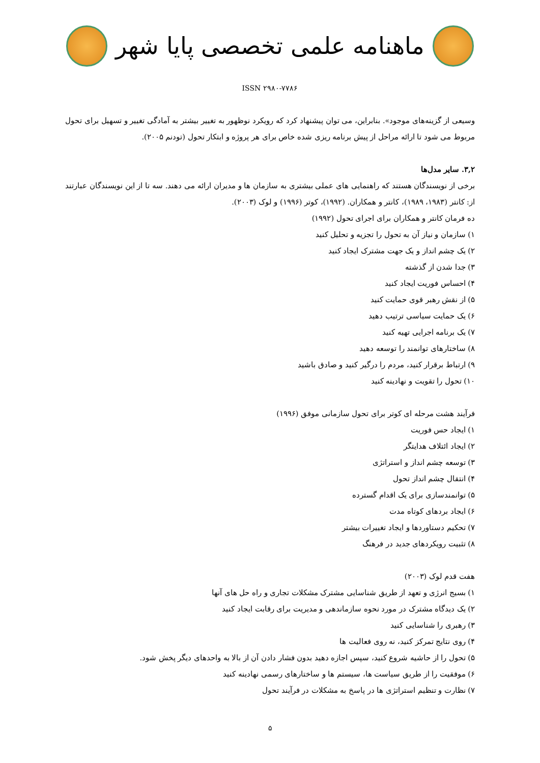ماهنامه علمی تخصصی پایا شهر
ISSN ۲۹۸۰-۷۷۸۶
وسیعی از گزینه‌های موجود». بنابراین، می توان پیشنهاد کرد که رویکرد نوظهور به تغییر بیشتر به آمادگی تغییر و تسهیل برای تحول مربوط می شود تا ارائه مراحل از پیش برنامه ریزی شده خاص برای هر پروژه و ابتکار تحول (تودنم ۲۰۰۵).
۳,۲. سایر مدل‌ها
برخی از نویسندگان هستند که راهنمایی های عملی بیشتری به سازمان ها و مدیران ارائه می دهند. سه تا از این نویسندگان عبارتند از: کانتر (۱۹۸۳، ۱۹۸۹)، کانتر و همکاران. (۱۹۹۲)، کوتر (۱۹۹۶) و لوک (۲۰۰۳).
ده فرمان کانتر و همکاران برای اجرای تحول (۱۹۹۲)
۱) سازمان و نیاز آن به تحول را تجزیه و تحلیل کنید
۲) یک چشم انداز و یک جهت مشترک ایجاد کنید
۳) جدا شدن از گذشته
۴) احساس فوریت ایجاد کنید
۵) از نقش رهبر قوی حمایت کنید
۶) یک حمایت سیاسی ترتیب دهید
۷) یک برنامه اجرایی تهیه کنید
۸) ساختارهای توانمند را توسعه دهید
۹) ارتباط برقرار کنید، مردم را درگیر کنید و صادق باشید
۱۰) تحول را تقویت و نهادینه کنید
فرآیند هشت مرحله ای کوتر برای تحول سازمانی موفق (۱۹۹۶)
۱) ایجاد حس فوریت
۲) ایجاد ائتلاف هدایتگر
۳) توسعه چشم انداز و استراتژی
۴) انتقال چشم انداز تحول
۵) توانمندسازی برای یک اقدام گسترده
۶) ایجاد بردهای کوتاه مدت
۷) تحکیم دستاوردها و ایجاد تغییرات بیشتر
۸) تثبیت رویکردهای جدید در فرهنگ
هفت قدم لوک (۲۰۰۳)
۱) بسیج انرژی و تعهد از طریق شناسایی مشترک مشکلات تجاری و راه حل های آنها
۲) یک دیدگاه مشترک در مورد نحوه سازماندهی و مدیریت برای رقابت ایجاد کنید
۳) رهبری را شناسایی کنید
۴) روی نتایج تمرکز کنید، نه روی فعالیت ها
۵) تحول را از حاشیه شروع کنید، سپس اجازه دهید بدون فشار دادن آن از بالا به واحدهای دیگر پخش شود.
۶) موفقیت را از طریق سیاست ها، سیستم ها و ساختارهای رسمی نهادینه کنید
۷) نظارت و تنظیم استراتژی ها در پاسخ به مشکلات در فرآیند تحول
۵